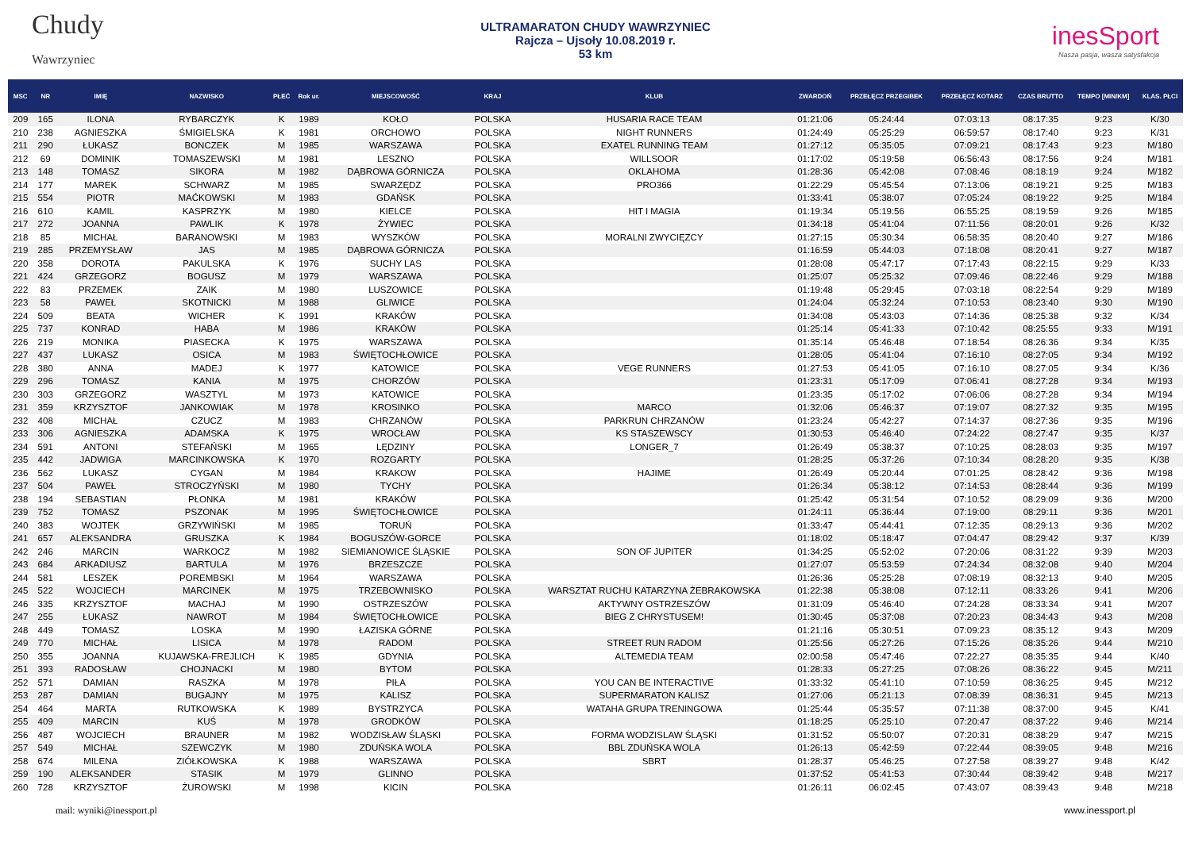Chudy
Wawrzyniec
ULTRAMARATON CHUDY WAWRZYNIEC
Rajcza – Ujsoły 10.08.2019 r.
53 km
inesSport
Nasza pasja, wasza satysfakcja
| MSC | NR | IMIĘ | NAZWISKO | PŁEĆ | Rok ur. | MIEJSCOWOŚĆ | KRAJ | KLUB | ZWARDOŃ | PRZEŁĘCZ PRZEGIBEK | PRZEŁĘCZ KOTARZ | CZAS BRUTTO | TEMPO [MIN/KM] | KLAS. PŁCI |
| --- | --- | --- | --- | --- | --- | --- | --- | --- | --- | --- | --- | --- | --- | --- |
| 209 | 165 | ILONA | RYBARCZYK | K | 1989 | KOŁO | POLSKA | HUSARIA RACE TEAM | 01:21:06 | 05:24:44 | 07:03:13 | 08:17:35 | 9:23 | K/30 |
| 210 | 238 | AGNIESZKA | ŚMIGIELSKA | K | 1981 | ORCHOWO | POLSKA | NIGHT RUNNERS | 01:24:49 | 05:25:29 | 06:59:57 | 08:17:40 | 9:23 | K/31 |
| 211 | 290 | ŁUKASZ | BONCZEK | M | 1985 | WARSZAWA | POLSKA | EXATEL RUNNING TEAM | 01:27:12 | 05:35:05 | 07:09:21 | 08:17:43 | 9:23 | M/180 |
| 212 | 69 | DOMINIK | TOMASZEWSKI | M | 1981 | LESZNO | POLSKA | WILLSOOR | 01:17:02 | 05:19:58 | 06:56:43 | 08:17:56 | 9:24 | M/181 |
| 213 | 148 | TOMASZ | SIKORA | M | 1982 | DĄBROWA GÓRNICZA | POLSKA | OKLAHOMA | 01:28:36 | 05:42:08 | 07:08:46 | 08:18:19 | 9:24 | M/182 |
| 214 | 177 | MAREK | SCHWARZ | M | 1985 | SWARZĘDZ | POLSKA | PRO366 | 01:22:29 | 05:45:54 | 07:13:06 | 08:19:21 | 9:25 | M/183 |
| 215 | 554 | PIOTR | MAĆKOWSKI | M | 1983 | GDAŃSK | POLSKA | | 01:33:41 | 05:38:07 | 07:05:24 | 08:19:22 | 9:25 | M/184 |
| 216 | 610 | KAMIL | KASPRZYK | M | 1980 | KIELCE | POLSKA | HIT I MAGIA | 01:19:34 | 05:19:56 | 06:55:25 | 08:19:59 | 9:26 | M/185 |
| 217 | 272 | JOANNA | PAWLIK | K | 1978 | ŻYWIEC | POLSKA | | 01:34:18 | 05:41:04 | 07:11:56 | 08:20:01 | 9:26 | K/32 |
| 218 | 85 | MICHAŁ | BARANOWSKI | M | 1983 | WYSZKÓW | POLSKA | MORALNI ZWYCIĘZCY | 01:27:15 | 05:30:34 | 06:58:35 | 08:20:40 | 9:27 | M/186 |
| 219 | 285 | PRZEMYSŁAW | JAS | M | 1985 | DĄBROWA GÓRNICZA | POLSKA | | 01:16:59 | 05:44:03 | 07:18:08 | 08:20:41 | 9:27 | M/187 |
| 220 | 358 | DOROTA | PAKULSKA | K | 1976 | SUCHY LAS | POLSKA | | 01:28:08 | 05:47:17 | 07:17:43 | 08:22:15 | 9:29 | K/33 |
| 221 | 424 | GRZEGORZ | BOGUSZ | M | 1979 | WARSZAWA | POLSKA | | 01:25:07 | 05:25:32 | 07:09:46 | 08:22:46 | 9:29 | M/188 |
| 222 | 83 | PRZEMEK | ZAIK | M | 1980 | LUSZOWICE | POLSKA | | 01:19:48 | 05:29:45 | 07:03:18 | 08:22:54 | 9:29 | M/189 |
| 223 | 58 | PAWEŁ | SKOTNICKI | M | 1988 | GLIWICE | POLSKA | | 01:24:04 | 05:32:24 | 07:10:53 | 08:23:40 | 9:30 | M/190 |
| 224 | 509 | BEATA | WICHER | K | 1991 | KRAKÓW | POLSKA | | 01:34:08 | 05:43:03 | 07:14:36 | 08:25:38 | 9:32 | K/34 |
| 225 | 737 | KONRAD | HABA | M | 1986 | KRAKÓW | POLSKA | | 01:25:14 | 05:41:33 | 07:10:42 | 08:25:55 | 9:33 | M/191 |
| 226 | 219 | MONIKA | PIASECKA | K | 1975 | WARSZAWA | POLSKA | | 01:35:14 | 05:46:48 | 07:18:54 | 08:26:36 | 9:34 | K/35 |
| 227 | 437 | LUKASZ | OSICA | M | 1983 | ŚWIĘTOCHŁOWICE | POLSKA | | 01:28:05 | 05:41:04 | 07:16:10 | 08:27:05 | 9:34 | M/192 |
| 228 | 380 | ANNA | MADEJ | K | 1977 | KATOWICE | POLSKA | VEGE RUNNERS | 01:27:53 | 05:41:05 | 07:16:10 | 08:27:05 | 9:34 | K/36 |
| 229 | 296 | TOMASZ | KANIA | M | 1975 | CHORZÓW | POLSKA | | 01:23:31 | 05:17:09 | 07:06:41 | 08:27:28 | 9:34 | M/193 |
| 230 | 303 | GRZEGORZ | WASZTYL | M | 1973 | KATOWICE | POLSKA | | 01:23:35 | 05:17:02 | 07:06:06 | 08:27:28 | 9:34 | M/194 |
| 231 | 359 | KRZYSZTOF | JANKOWIAK | M | 1978 | KROSINKO | POLSKA | MARCO | 01:32:06 | 05:46:37 | 07:19:07 | 08:27:32 | 9:35 | M/195 |
| 232 | 408 | MICHAŁ | CZUCZ | M | 1983 | CHRZANÓW | POLSKA | PARKRUN CHRZANÓW | 01:23:24 | 05:42:27 | 07:14:37 | 08:27:36 | 9:35 | M/196 |
| 233 | 306 | AGNIESZKA | ADAMSKA | K | 1975 | WROCŁAW | POLSKA | KS STASZEWSCY | 01:30:53 | 05:46:40 | 07:24:22 | 08:27:47 | 9:35 | K/37 |
| 234 | 591 | ANTONI | STEFAŃSKI | M | 1965 | LĘDZINY | POLSKA | LONGER_7 | 01:26:49 | 05:38:37 | 07:10:25 | 08:28:03 | 9:35 | M/197 |
| 235 | 442 | JADWIGA | MARCINKOWSKA | K | 1970 | ROZGARTY | POLSKA | | 01:28:25 | 05:37:26 | 07:10:34 | 08:28:20 | 9:35 | K/38 |
| 236 | 562 | LUKASZ | CYGAN | M | 1984 | KRAKOW | POLSKA | HAJIME | 01:26:49 | 05:20:44 | 07:01:25 | 08:28:42 | 9:36 | M/198 |
| 237 | 504 | PAWEŁ | STROCZYŃSKI | M | 1980 | TYCHY | POLSKA | | 01:26:34 | 05:38:12 | 07:14:53 | 08:28:44 | 9:36 | M/199 |
| 238 | 194 | SEBASTIAN | PŁONKA | M | 1981 | KRAKÓW | POLSKA | | 01:25:42 | 05:31:54 | 07:10:52 | 08:29:09 | 9:36 | M/200 |
| 239 | 752 | TOMASZ | PSZONAK | M | 1995 | ŚWIĘTOCHŁOWICE | POLSKA | | 01:24:11 | 05:36:44 | 07:19:00 | 08:29:11 | 9:36 | M/201 |
| 240 | 383 | WOJTEK | GRZYWIŃSKI | M | 1985 | TORUŃ | POLSKA | | 01:33:47 | 05:44:41 | 07:12:35 | 08:29:13 | 9:36 | M/202 |
| 241 | 657 | ALEKSANDRA | GRUSZKA | K | 1984 | BOGUSZÓW-GORCE | POLSKA | | 01:18:02 | 05:18:47 | 07:04:47 | 08:29:42 | 9:37 | K/39 |
| 242 | 246 | MARCIN | WARKOCZ | M | 1982 | SIEMIANOWICE ŚLĄSKIE | POLSKA | SON OF JUPITER | 01:34:25 | 05:52:02 | 07:20:06 | 08:31:22 | 9:39 | M/203 |
| 243 | 684 | ARKADIUSZ | BARTULA | M | 1976 | BRZESZCZE | POLSKA | | 01:27:07 | 05:53:59 | 07:24:34 | 08:32:08 | 9:40 | M/204 |
| 244 | 581 | LESZEK | POREMBSKI | M | 1964 | WARSZAWA | POLSKA | | 01:26:36 | 05:25:28 | 07:08:19 | 08:32:13 | 9:40 | M/205 |
| 245 | 522 | WOJCIECH | MARCINEK | M | 1975 | TRZEBOWNISKO | POLSKA | WARSZTAT RUCHU KATARZYNA ŻEBRAKOWSKA | 01:22:38 | 05:38:08 | 07:12:11 | 08:33:26 | 9:41 | M/206 |
| 246 | 335 | KRZYSZTOF | MACHAJ | M | 1990 | OSTRZESZÓW | POLSKA | AKTYWNY OSTRZESZÓW | 01:31:09 | 05:46:40 | 07:24:28 | 08:33:34 | 9:41 | M/207 |
| 247 | 255 | ŁUKASZ | NAWROT | M | 1984 | ŚWIĘTOCHŁOWICE | POLSKA | BIEG Z CHRYSTUSEM! | 01:30:45 | 05:37:08 | 07:20:23 | 08:34:43 | 9:43 | M/208 |
| 248 | 449 | TOMASZ | LOSKA | M | 1990 | ŁAZISKA GÓRNE | POLSKA | | 01:21:16 | 05:30:51 | 07:09:23 | 08:35:12 | 9:43 | M/209 |
| 249 | 770 | MICHAŁ | LISICA | M | 1978 | RADOM | POLSKA | STREET RUN RADOM | 01:25:56 | 05:27:26 | 07:15:26 | 08:35:26 | 9:44 | M/210 |
| 250 | 355 | JOANNA | KUJAWSKA-FREJLICH | K | 1985 | GDYNIA | POLSKA | ALTEMEDIA TEAM | 02:00:58 | 05:47:46 | 07:22:27 | 08:35:35 | 9:44 | K/40 |
| 251 | 393 | RADOSŁAW | CHOJNACKI | M | 1980 | BYTOM | POLSKA | | 01:28:33 | 05:27:25 | 07:08:26 | 08:36:22 | 9:45 | M/211 |
| 252 | 571 | DAMIAN | RASZKA | M | 1978 | PIŁA | POLSKA | YOU CAN BE INTERACTIVE | 01:33:32 | 05:41:10 | 07:10:59 | 08:36:25 | 9:45 | M/212 |
| 253 | 287 | DAMIAN | BUGAJNY | M | 1975 | KALISZ | POLSKA | SUPERMARATON KALISZ | 01:27:06 | 05:21:13 | 07:08:39 | 08:36:31 | 9:45 | M/213 |
| 254 | 464 | MARTA | RUTKOWSKA | K | 1989 | BYSTRZYCA | POLSKA | WATAHA GRUPA TRENINGOWA | 01:25:44 | 05:35:57 | 07:11:38 | 08:37:00 | 9:45 | K/41 |
| 255 | 409 | MARCIN | KUŚ | M | 1978 | GRODKÓW | POLSKA | | 01:18:25 | 05:25:10 | 07:20:47 | 08:37:22 | 9:46 | M/214 |
| 256 | 487 | WOJCIECH | BRAUNER | M | 1982 | WODZISŁAW ŚLĄSKI | POLSKA | FORMA WODZISLAW ŚLĄSKI | 01:31:52 | 05:50:07 | 07:20:31 | 08:38:29 | 9:47 | M/215 |
| 257 | 549 | MICHAŁ | SZEWCZYK | M | 1980 | ZDUŃSKA WOLA | POLSKA | BBL ZDUŃSKA WOLA | 01:26:13 | 05:42:59 | 07:22:44 | 08:39:05 | 9:48 | M/216 |
| 258 | 674 | MILENA | ZIÓŁKOWSKA | K | 1988 | WARSZAWA | POLSKA | SBRT | 01:28:37 | 05:46:25 | 07:27:58 | 08:39:27 | 9:48 | K/42 |
| 259 | 190 | ALEKSANDER | STASIK | M | 1979 | GLINNO | POLSKA | | 01:37:52 | 05:41:53 | 07:30:44 | 08:39:42 | 9:48 | M/217 |
| 260 | 728 | KRZYSZTOF | ŻUROWSKI | M | 1998 | KICIN | POLSKA | | 01:26:11 | 06:02:45 | 07:43:07 | 08:39:43 | 9:48 | M/218 |
mail: wyniki@inessport.pl www.inessport.pl